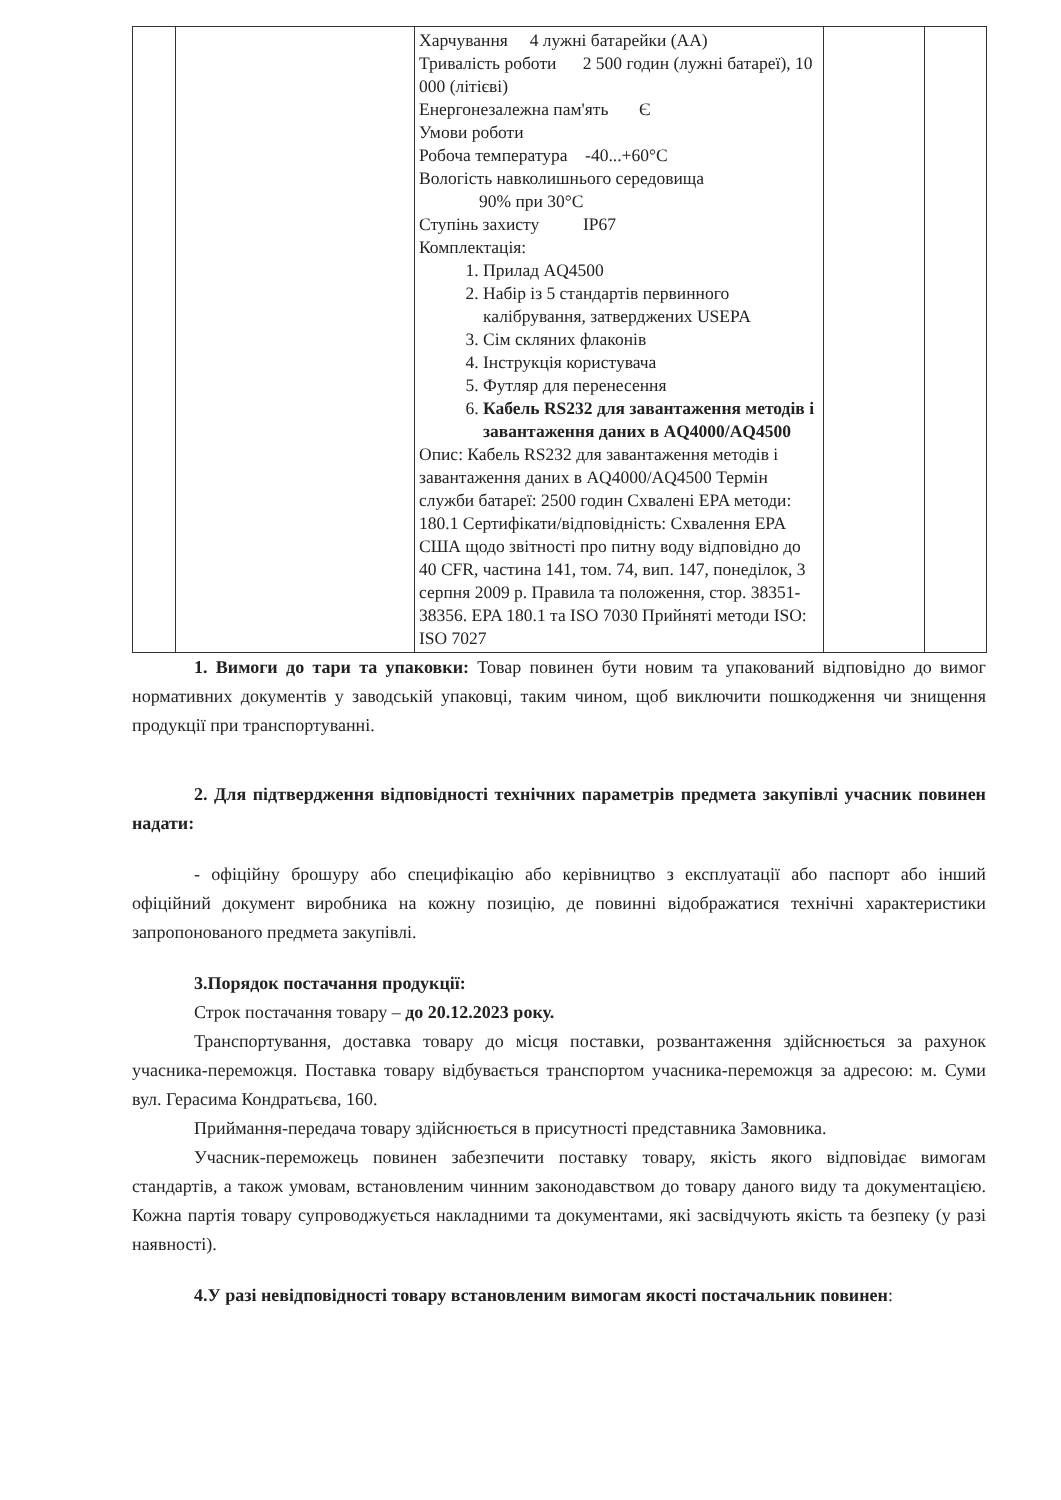| | | Харчування 4 лужні батарейки (AA) Тривалість роботи 2 500 годин (лужні батареї), 10 000 (літієві) Енергонезалежна пам'ять Є Умови роботи Робоча температура -40...+60°C Вологість навколишнього середовища 90% при 30°C Ступінь захисту IP67 Комплектація: 1. Прилад AQ4500 2. Набір із 5 стандартів первинного калібрування, затверджених USEPA 3. Сім скляних флаконів 4. Інструкція користувача 5. Футляр для перенесення 6. Кабель RS232 для завантаження методів і завантаження даних в AQ4000/AQ4500 Опис: Кабель RS232 для завантаження методів і завантаження даних в AQ4000/AQ4500 Термін служби батареї: 2500 годин Схвалені EPA методи: 180.1 Сертифікати/відповідність: Схвалення EPA США щодо звітності про питну воду відповідно до 40 CFR, частина 141, том. 74, вип. 147, понеділок, 3 серпня 2009 р. Правила та положення, стор. 38351-38356. EPA 180.1 та ISO 7030 Прийняті методи ISO: ISO 7027 | | |
1. Вимоги до тари та упаковки: Товар повинен бути новим та упакований відповідно до вимог нормативних документів у заводській упаковці, таким чином, щоб виключити пошкодження чи знищення продукції при транспортуванні.
2. Для підтвердження відповідності технічних параметрів предмета закупівлі учасник повинен надати:
- офіційну брошуру або специфікацію або керівництво з експлуатації або паспорт або інший офіційний документ виробника на кожну позицію, де повинні відображатися технічні характеристики запропонованого предмета закупівлі.
3.Порядок постачання продукції:
Строк постачання товару – до 20.12.2023 року.
Транспортування, доставка товару до місця поставки, розвантаження здійснюється за рахунок учасника-переможця. Поставка товару відбувається транспортом учасника-переможця за адресою: м. Суми вул. Герасима Кондратьєва, 160.
Приймання-передача товару здійснюється в присутності представника Замовника.
Учасник-переможець повинен забезпечити поставку товару, якість якого відповідає вимогам стандартів, а також умовам, встановленим чинним законодавством до товару даного виду та документацією. Кожна партія товару супроводжується накладними та документами, які засвідчують якість та безпеку (у разі наявності).
4.У разі невідповідності товару встановленим вимогам якості постачальник повинен: